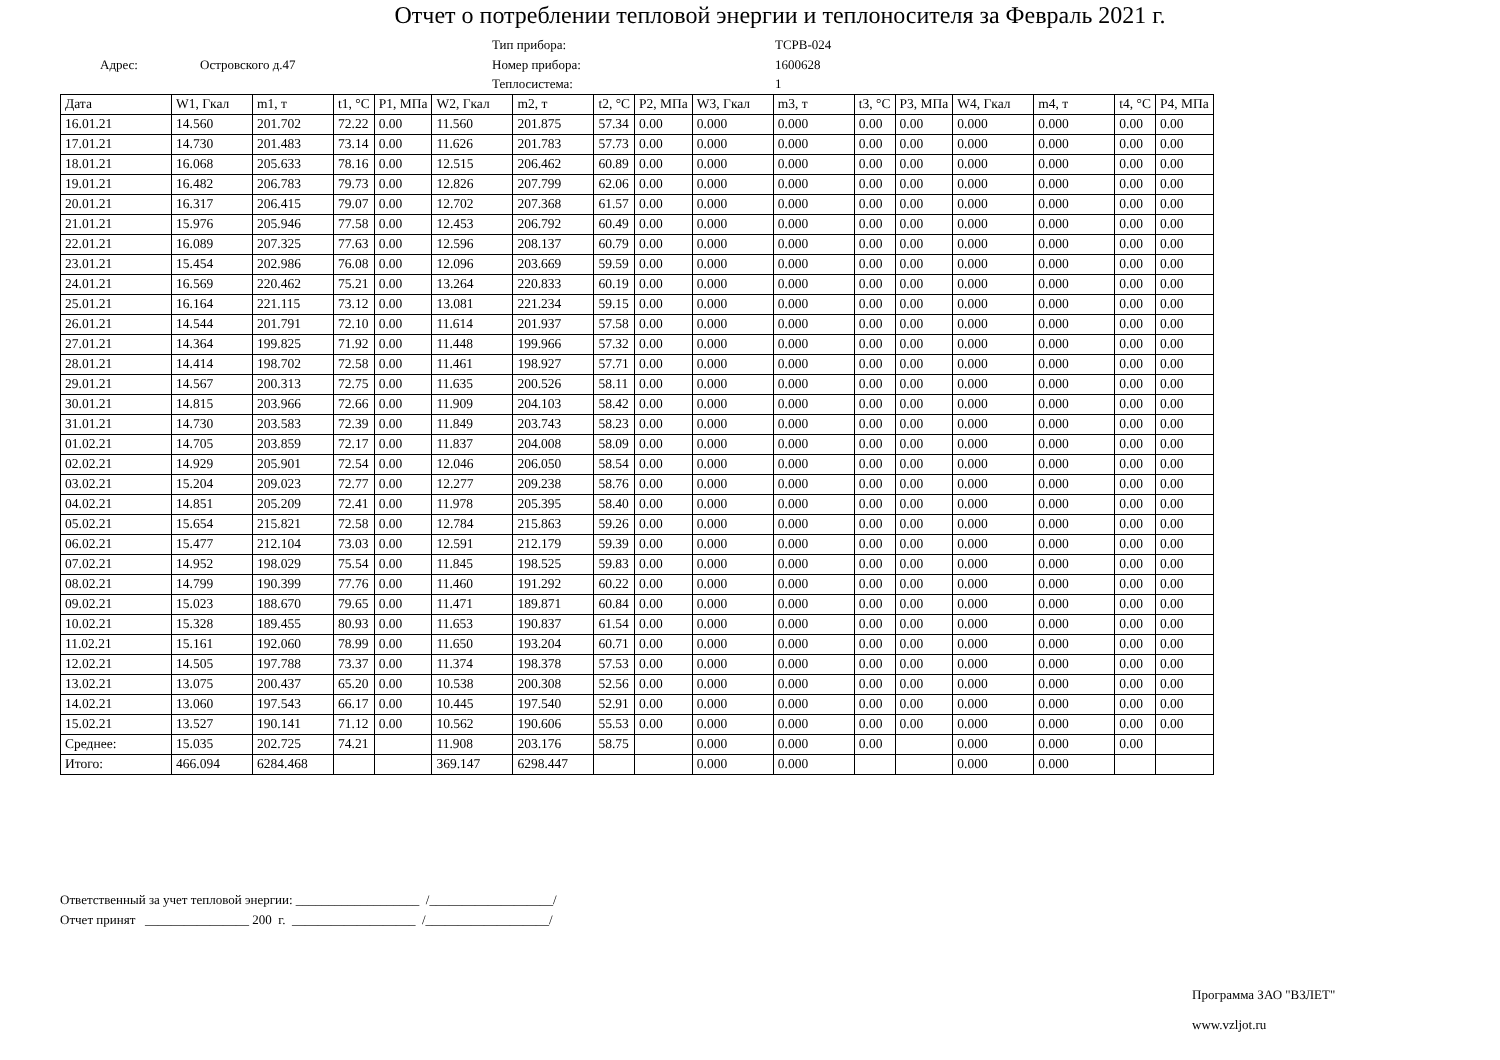Отчет о потреблении тепловой энергии и теплоносителя за Февраль 2021 г.
Тип прибора:
ТСРВ-024
Адрес:
Островского д.47
Номер прибора:
1600628
Теплосистема:
1
| Дата | W1, Гкал | m1, т | t1, °C | P1, МПа | W2, Гкал | m2, т | t2, °C | P2, МПа | W3, Гкал | m3, т | t3, °C | P3, МПа | W4, Гкал | m4, т | t4, °C | P4, МПа |
| --- | --- | --- | --- | --- | --- | --- | --- | --- | --- | --- | --- | --- | --- | --- | --- | --- |
| 16.01.21 | 14.560 | 201.702 | 72.22 | 0.00 | 11.560 | 201.875 | 57.34 | 0.00 | 0.000 | 0.000 | 0.00 | 0.00 | 0.000 | 0.000 | 0.00 | 0.00 |
| 17.01.21 | 14.730 | 201.483 | 73.14 | 0.00 | 11.626 | 201.783 | 57.73 | 0.00 | 0.000 | 0.000 | 0.00 | 0.00 | 0.000 | 0.000 | 0.00 | 0.00 |
| 18.01.21 | 16.068 | 205.633 | 78.16 | 0.00 | 12.515 | 206.462 | 60.89 | 0.00 | 0.000 | 0.000 | 0.00 | 0.00 | 0.000 | 0.000 | 0.00 | 0.00 |
| 19.01.21 | 16.482 | 206.783 | 79.73 | 0.00 | 12.826 | 207.799 | 62.06 | 0.00 | 0.000 | 0.000 | 0.00 | 0.00 | 0.000 | 0.000 | 0.00 | 0.00 |
| 20.01.21 | 16.317 | 206.415 | 79.07 | 0.00 | 12.702 | 207.368 | 61.57 | 0.00 | 0.000 | 0.000 | 0.00 | 0.00 | 0.000 | 0.000 | 0.00 | 0.00 |
| 21.01.21 | 15.976 | 205.946 | 77.58 | 0.00 | 12.453 | 206.792 | 60.49 | 0.00 | 0.000 | 0.000 | 0.00 | 0.00 | 0.000 | 0.000 | 0.00 | 0.00 |
| 22.01.21 | 16.089 | 207.325 | 77.63 | 0.00 | 12.596 | 208.137 | 60.79 | 0.00 | 0.000 | 0.000 | 0.00 | 0.00 | 0.000 | 0.000 | 0.00 | 0.00 |
| 23.01.21 | 15.454 | 202.986 | 76.08 | 0.00 | 12.096 | 203.669 | 59.59 | 0.00 | 0.000 | 0.000 | 0.00 | 0.00 | 0.000 | 0.000 | 0.00 | 0.00 |
| 24.01.21 | 16.569 | 220.462 | 75.21 | 0.00 | 13.264 | 220.833 | 60.19 | 0.00 | 0.000 | 0.000 | 0.00 | 0.00 | 0.000 | 0.000 | 0.00 | 0.00 |
| 25.01.21 | 16.164 | 221.115 | 73.12 | 0.00 | 13.081 | 221.234 | 59.15 | 0.00 | 0.000 | 0.000 | 0.00 | 0.00 | 0.000 | 0.000 | 0.00 | 0.00 |
| 26.01.21 | 14.544 | 201.791 | 72.10 | 0.00 | 11.614 | 201.937 | 57.58 | 0.00 | 0.000 | 0.000 | 0.00 | 0.00 | 0.000 | 0.000 | 0.00 | 0.00 |
| 27.01.21 | 14.364 | 199.825 | 71.92 | 0.00 | 11.448 | 199.966 | 57.32 | 0.00 | 0.000 | 0.000 | 0.00 | 0.00 | 0.000 | 0.000 | 0.00 | 0.00 |
| 28.01.21 | 14.414 | 198.702 | 72.58 | 0.00 | 11.461 | 198.927 | 57.71 | 0.00 | 0.000 | 0.000 | 0.00 | 0.00 | 0.000 | 0.000 | 0.00 | 0.00 |
| 29.01.21 | 14.567 | 200.313 | 72.75 | 0.00 | 11.635 | 200.526 | 58.11 | 0.00 | 0.000 | 0.000 | 0.00 | 0.00 | 0.000 | 0.000 | 0.00 | 0.00 |
| 30.01.21 | 14.815 | 203.966 | 72.66 | 0.00 | 11.909 | 204.103 | 58.42 | 0.00 | 0.000 | 0.000 | 0.00 | 0.00 | 0.000 | 0.000 | 0.00 | 0.00 |
| 31.01.21 | 14.730 | 203.583 | 72.39 | 0.00 | 11.849 | 203.743 | 58.23 | 0.00 | 0.000 | 0.000 | 0.00 | 0.00 | 0.000 | 0.000 | 0.00 | 0.00 |
| 01.02.21 | 14.705 | 203.859 | 72.17 | 0.00 | 11.837 | 204.008 | 58.09 | 0.00 | 0.000 | 0.000 | 0.00 | 0.00 | 0.000 | 0.000 | 0.00 | 0.00 |
| 02.02.21 | 14.929 | 205.901 | 72.54 | 0.00 | 12.046 | 206.050 | 58.54 | 0.00 | 0.000 | 0.000 | 0.00 | 0.00 | 0.000 | 0.000 | 0.00 | 0.00 |
| 03.02.21 | 15.204 | 209.023 | 72.77 | 0.00 | 12.277 | 209.238 | 58.76 | 0.00 | 0.000 | 0.000 | 0.00 | 0.00 | 0.000 | 0.000 | 0.00 | 0.00 |
| 04.02.21 | 14.851 | 205.209 | 72.41 | 0.00 | 11.978 | 205.395 | 58.40 | 0.00 | 0.000 | 0.000 | 0.00 | 0.00 | 0.000 | 0.000 | 0.00 | 0.00 |
| 05.02.21 | 15.654 | 215.821 | 72.58 | 0.00 | 12.784 | 215.863 | 59.26 | 0.00 | 0.000 | 0.000 | 0.00 | 0.00 | 0.000 | 0.000 | 0.00 | 0.00 |
| 06.02.21 | 15.477 | 212.104 | 73.03 | 0.00 | 12.591 | 212.179 | 59.39 | 0.00 | 0.000 | 0.000 | 0.00 | 0.00 | 0.000 | 0.000 | 0.00 | 0.00 |
| 07.02.21 | 14.952 | 198.029 | 75.54 | 0.00 | 11.845 | 198.525 | 59.83 | 0.00 | 0.000 | 0.000 | 0.00 | 0.00 | 0.000 | 0.000 | 0.00 | 0.00 |
| 08.02.21 | 14.799 | 190.399 | 77.76 | 0.00 | 11.460 | 191.292 | 60.22 | 0.00 | 0.000 | 0.000 | 0.00 | 0.00 | 0.000 | 0.000 | 0.00 | 0.00 |
| 09.02.21 | 15.023 | 188.670 | 79.65 | 0.00 | 11.471 | 189.871 | 60.84 | 0.00 | 0.000 | 0.000 | 0.00 | 0.00 | 0.000 | 0.000 | 0.00 | 0.00 |
| 10.02.21 | 15.328 | 189.455 | 80.93 | 0.00 | 11.653 | 190.837 | 61.54 | 0.00 | 0.000 | 0.000 | 0.00 | 0.00 | 0.000 | 0.000 | 0.00 | 0.00 |
| 11.02.21 | 15.161 | 192.060 | 78.99 | 0.00 | 11.650 | 193.204 | 60.71 | 0.00 | 0.000 | 0.000 | 0.00 | 0.00 | 0.000 | 0.000 | 0.00 | 0.00 |
| 12.02.21 | 14.505 | 197.788 | 73.37 | 0.00 | 11.374 | 198.378 | 57.53 | 0.00 | 0.000 | 0.000 | 0.00 | 0.00 | 0.000 | 0.000 | 0.00 | 0.00 |
| 13.02.21 | 13.075 | 200.437 | 65.20 | 0.00 | 10.538 | 200.308 | 52.56 | 0.00 | 0.000 | 0.000 | 0.00 | 0.00 | 0.000 | 0.000 | 0.00 | 0.00 |
| 14.02.21 | 13.060 | 197.543 | 66.17 | 0.00 | 10.445 | 197.540 | 52.91 | 0.00 | 0.000 | 0.000 | 0.00 | 0.00 | 0.000 | 0.000 | 0.00 | 0.00 |
| 15.02.21 | 13.527 | 190.141 | 71.12 | 0.00 | 10.562 | 190.606 | 55.53 | 0.00 | 0.000 | 0.000 | 0.00 | 0.00 | 0.000 | 0.000 | 0.00 | 0.00 |
| Среднее: | 15.035 | 202.725 | 74.21 | | 11.908 | 203.176 | 58.75 | | 0.000 | 0.000 | 0.00 | | 0.000 | 0.000 | 0.00 | |
| Итого: | 466.094 | 6284.468 | | | 369.147 | 6298.447 | | | 0.000 | 0.000 | | | 0.000 | 0.000 | | |
Ответственный за учет тепловой энергии: ___________________ /___________________/
Отчет принят ________________ 200 г. ___________________ /___________________/
Программа ЗАО "ВЗЛЕТ"
www.vzljot.ru